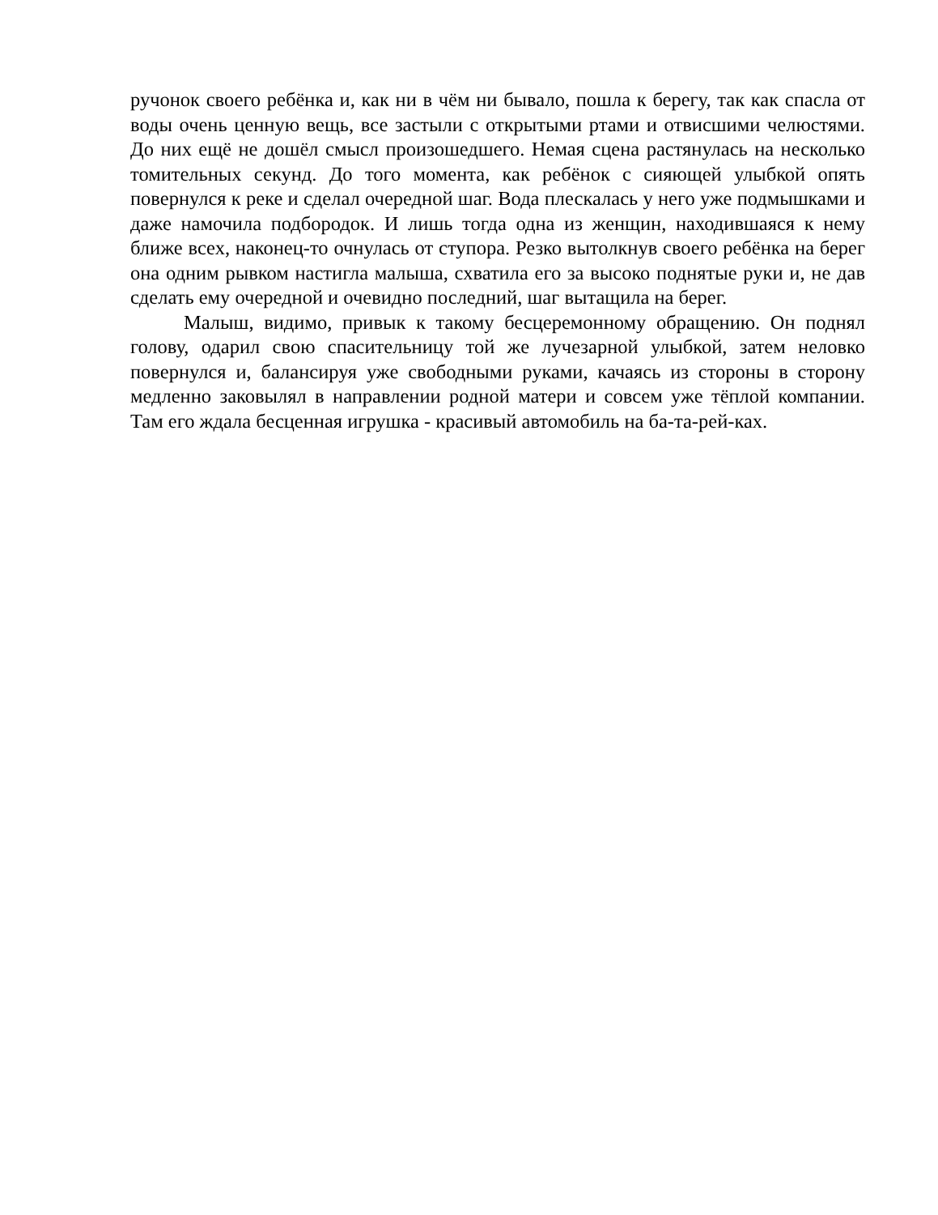ручонок своего ребёнка и, как ни в чём ни бывало, пошла к берегу, так как спасла от воды очень ценную вещь, все застыли с открытыми ртами и отвисшими челюстями. До них ещё не дошёл смысл произошедшего. Немая сцена растянулась на несколько томительных секунд. До того момента, как ребёнок с сияющей улыбкой опять повернулся к реке и сделал очередной шаг. Вода плескалась у него уже подмышками и даже намочила подбородок. И лишь тогда одна из женщин, находившаяся к нему ближе всех, наконец-то очнулась от ступора. Резко вытолкнув своего ребёнка на берег она одним рывком настигла малыша, схватила его за высоко поднятые руки и, не дав сделать ему очередной и очевидно последний, шаг вытащила на берег.
Малыш, видимо, привык к такому бесцеремонному обращению. Он поднял голову, одарил свою спасительницу той же лучезарной улыбкой, затем неловко повернулся и, балансируя уже свободными руками, качаясь из стороны в сторону медленно заковылял в направлении родной матери и совсем уже тёплой компании. Там его ждала бесценная игрушка - красивый автомобиль на ба-та-рей-ках.